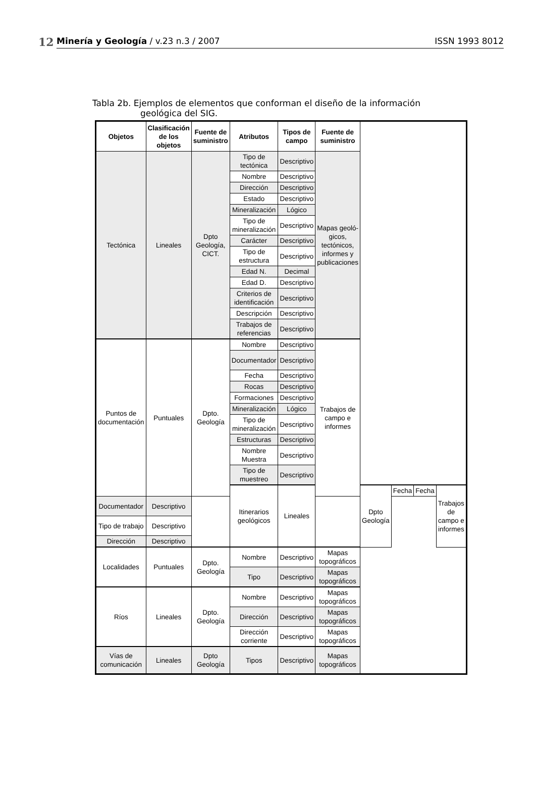12
Minería y Geología / v.23 n.3 / 2007 ISSN 1993 8012
Tabla 2b. Ejemplos de elementos que conforman el diseño de la información
geológica del SIG.
| Objetos | Clasificación de los objetos | Fuente de suministro | Atributos | Tipos de campo | Fuente de suministro | | | | |
| --- | --- | --- | --- | --- | --- | --- | --- | --- | --- |
| Tectónica | Lineales | Dpto Geología, CICT. | Tipo de tectónica | Descriptivo | Mapas geoló-gicos, tectónicos, informes y publicaciones | | | | |
| | | | Nombre | Descriptivo | | | | | |
| | | | Dirección | Descriptivo | | | | | |
| | | | Estado | Descriptivo | | | | | |
| | | | Mineralización | Lógico | | | | | |
| | | | Tipo de mineralización | Descriptivo | | | | | |
| | | | Carácter | Descriptivo | | | | | |
| | | | Tipo de estructura | Descriptivo | | | | | |
| | | | Edad N. | Decimal | | | | | |
| | | | Edad D. | Descriptivo | | | | | |
| | | | Criterios de identificación | Descriptivo | | | | | |
| | | | Descripción | Descriptivo | | | | | |
| | | | Trabajos de referencias | Descriptivo | | | | | |
| Puntos de documentación | Puntuales | Dpto. Geología | Nombre | Descriptivo | Trabajos de campo e informes | | | | |
| | | | Documentador | Descriptivo | | | | | |
| | | | Fecha | Descriptivo | | | | | |
| | | | Rocas | Descriptivo | | | | | |
| | | | Formaciones | Descriptivo | | | | | |
| | | | Mineralización | Lógico | | | | | |
| | | | Tipo de mineralización | Descriptivo | | | | | |
| | | | Estructuras | Descriptivo | | | | | |
| | | | Nombre Muestra | Descriptivo | | | | | |
| | | | Tipo de muestreo | Descriptivo | | | | | |
| | | | Itinerarios geológicos | Lineales | | Dpto Geología | Fecha | Fecha | Trabajos de campo e informes |
| Documentador | Descriptivo | | | | | | | | |
| Tipo de trabajo | Descriptivo | | | | | | | | |
| Dirección | Descriptivo | | | | | | | | |
| Localidades | Puntuales | Dpto. Geología | Nombre | Descriptivo | Mapas topográficos | | | | |
| | | | Tipo | Descriptivo | Mapas topográficos | | | | |
| Ríos | Lineales | Dpto. Geología | Nombre | Descriptivo | Mapas topográficos | | | | |
| | | | Dirección | Descriptivo | Mapas topográficos | | | | |
| | | | Dirección corriente | Descriptivo | Mapas topográficos | | | | |
| Vías de comunicación | Lineales | Dpto Geología | Tipos | Descriptivo | Mapas topográficos | | | | |